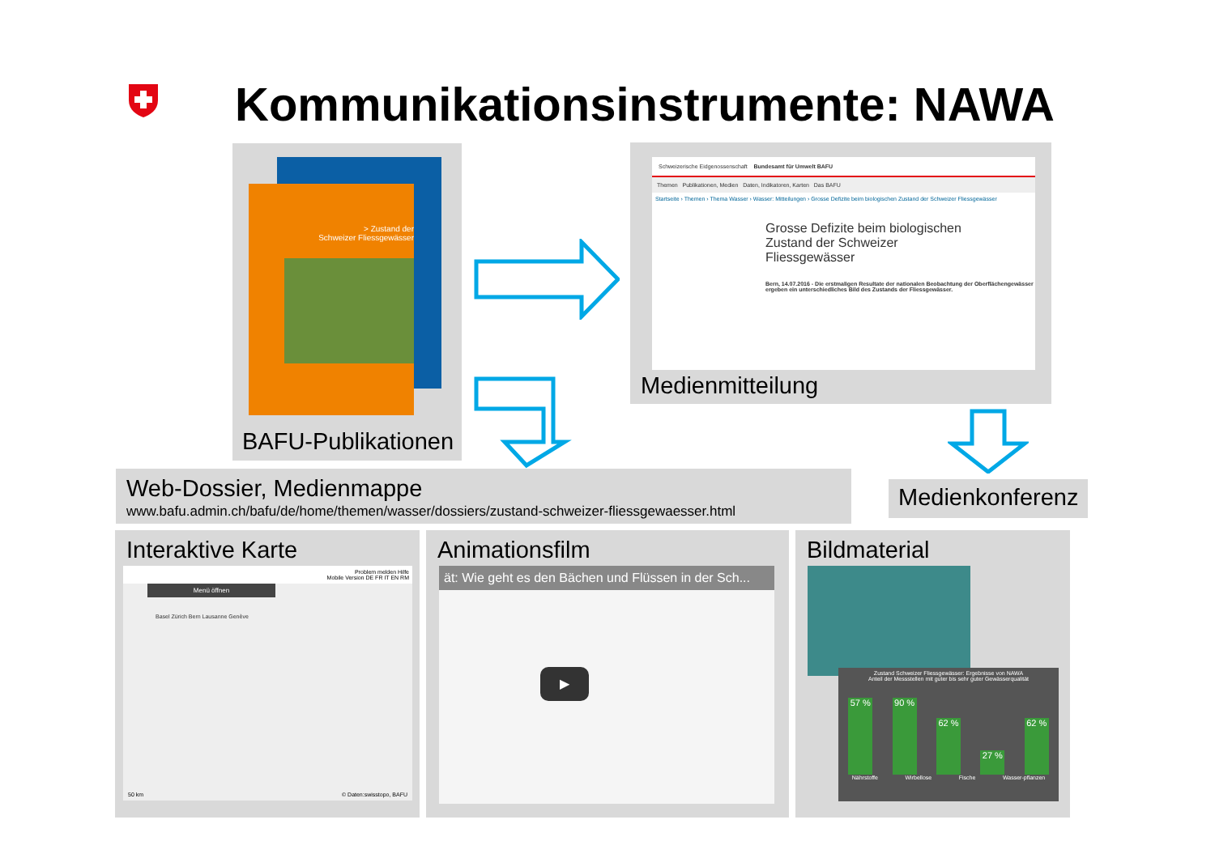Kommunikationsinstrumente: NAWA
> Zustand der
Schweizer Fliessgewässer
BAFU-Publikationen
Schweizerische Eidgenossenschaft Bundesamt für Umwelt BAFU
Themen Publikationen, Medien Daten, Indikatoren, Karten Das BAFU
Startseite › Themen › Thema Wasser › Wasser: Mitteilungen › Grosse Defizite beim biologischen Zustand der Schweizer Fliessgewässer
Grosse Defizite beim biologischen
Zustand der Schweizer
Fliessgewässer
Bern, 14.07.2016 - Die erstmaligen Resultate der nationalen Beobachtung der Oberflächengewässer ergeben ein unterschiedliches Bild des Zustands der Fliessgewässer.
Medienmitteilung
Web-Dossier, Medienmappe
www.bafu.admin.ch/bafu/de/home/themen/wasser/dossiers/zustand-schweizer-fliessgewaesser.html
Medienkonferenz
Interaktive Karte
Problem melden Hilfe
Mobile Version DE FR IT EN RM
Menü öffnen
Basel Zürich Bern Lausanne Genève
50 km © Daten:swisstopo, BAFU
Animationsfilm
ät: Wie geht es den Bächen und Flüssen in der Sch...
▶
Bildmaterial
Zustand Schweizer Fliessgewässer: Ergebnisse von NAWA
Anteil der Messstellen mit guter bis sehr guter Gewässerqualität
57 %
90 %
62 %
27 %
62 %
Nährstoffe Wirbellose Fische Wasser-pflanzen